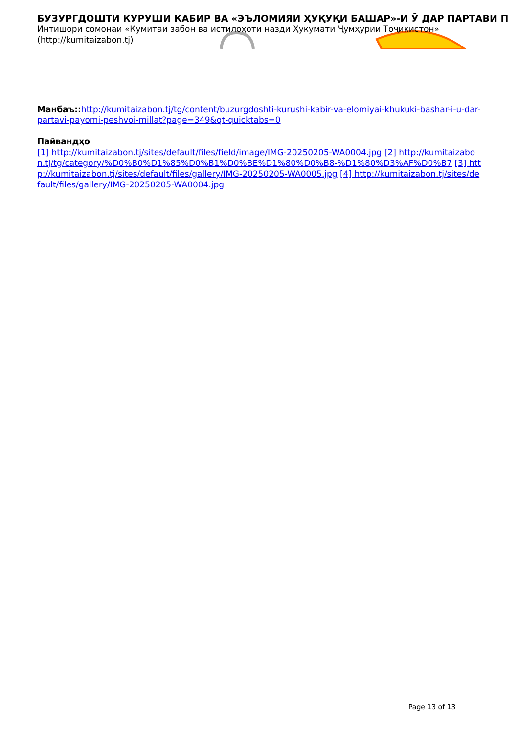БУЗУРГДОШТИ КУРУШИ КАБИР ВА «ЭЪЛОМИЯИ ҲУҚУҚИ БАШАР»-И Ӯ ДАР ПАРТАВИ П
Интишори сомонаи «Кумитаи забон ва истилоҳоти назди Ҳукумати Ҷумҳурии Тоҷикистон» (http://kumitaizabon.tj)
Манбаъ:: http://kumitaizabon.tj/tg/content/buzurgdoshti-kurushi-kabir-va-elomiyai-khukuki-bashar-i-u-dar-partavi-payomi-peshvoi-millat?page=349&qt-quicktabs=0
Пайвандҳо
[1] http://kumitaizabon.tj/sites/default/files/field/image/IMG-20250205-WA0004.jpg [2] http://kumitaizabon.tj/tg/category/%D0%B0%D1%85%D0%B1%D0%BE%D1%80%D0%B8-%D1%80%D3%AF%D0%B7 [3] http://kumitaizabon.tj/sites/default/files/gallery/IMG-20250205-WA0005.jpg [4] http://kumitaizabon.tj/sites/default/files/gallery/IMG-20250205-WA0004.jpg
Page 13 of 13